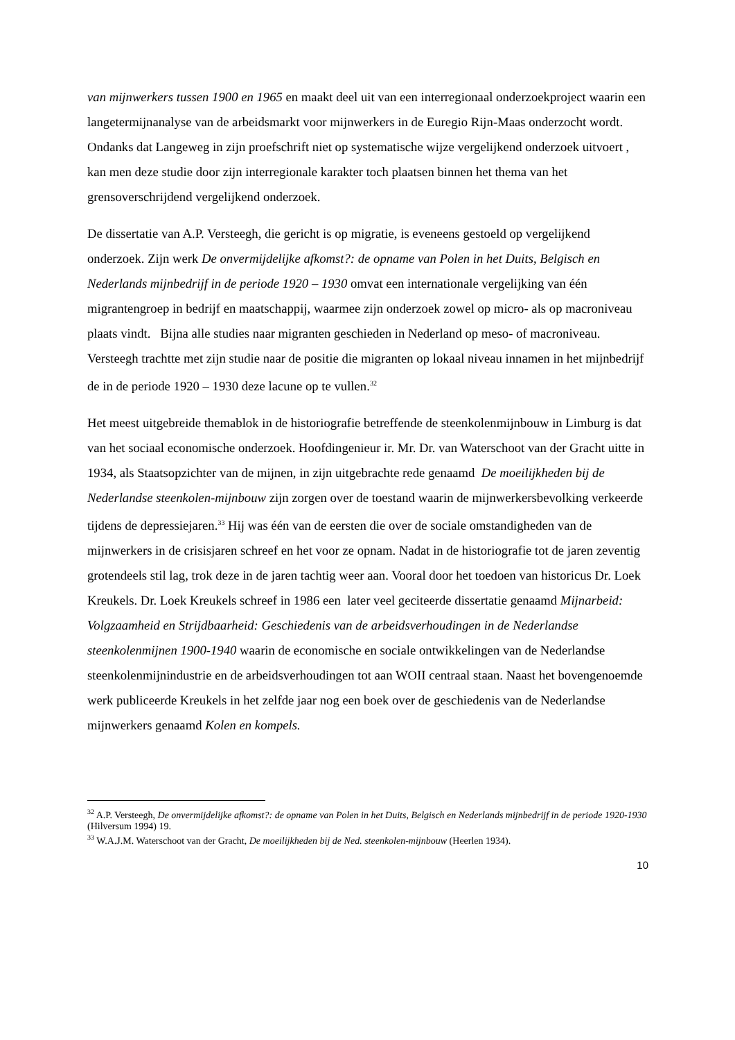van mijnwerkers tussen 1900 en 1965 en maakt deel uit van een interregionaal onderzoekproject waarin een langetermijnanalyse van de arbeidsmarkt voor mijnwerkers in de Euregio Rijn-Maas onderzocht wordt. Ondanks dat Langeweg in zijn proefschrift niet op systematische wijze vergelijkend onderzoek uitvoert , kan men deze studie door zijn interregionale karakter toch plaatsen binnen het thema van het grensoverschrijdend vergelijkend onderzoek.
De dissertatie van A.P. Versteegh, die gericht is op migratie, is eveneens gestoeld op vergelijkend onderzoek. Zijn werk De onvermijdelijke afkomst?: de opname van Polen in het Duits, Belgisch en Nederlands mijnbedrijf in de periode 1920 – 1930 omvat een internationale vergelijking van één migrantengroep in bedrijf en maatschappij, waarmee zijn onderzoek zowel op micro- als op macroniveau plaats vindt. Bijna alle studies naar migranten geschieden in Nederland op meso- of macroniveau. Versteegh trachtte met zijn studie naar de positie die migranten op lokaal niveau innamen in het mijnbedrijf de in de periode 1920 – 1930 deze lacune op te vullen.<sup>32</sup>
Het meest uitgebreide themablok in de historiografie betreffende de steenkolenmijnbouw in Limburg is dat van het sociaal economische onderzoek. Hoofdingenieur ir. Mr. Dr. van Waterschoot van der Gracht uitte in 1934, als Staatsopzichter van de mijnen, in zijn uitgebrachte rede genaamd De moeilijkheden bij de Nederlandse steenkolen-mijnbouw zijn zorgen over de toestand waarin de mijnwerkersbevolking verkeerde tijdens de depressiejaren.<sup>33</sup> Hij was één van de eersten die over de sociale omstandigheden van de mijnwerkers in de crisisjaren schreef en het voor ze opnam. Nadat in de historiografie tot de jaren zeventig grotendeels stil lag, trok deze in de jaren tachtig weer aan. Vooral door het toedoen van historicus Dr. Loek Kreukels. Dr. Loek Kreukels schreef in 1986 een later veel geciteerde dissertatie genaamd Mijnarbeid: Volgzaamheid en Strijdbaarheid: Geschiedenis van de arbeidsverhoudingen in de Nederlandse steenkolenmijnen 1900-1940 waarin de economische en sociale ontwikkelingen van de Nederlandse steenkolenmijnindustrie en de arbeidsverhoudingen tot aan WOII centraal staan. Naast het bovengenoemde werk publiceerde Kreukels in het zelfde jaar nog een boek over de geschiedenis van de Nederlandse mijnwerkers genaamd Kolen en kompels.
<sup>32</sup> A.P. Versteegh, De onvermijdelijke afkomst?: de opname van Polen in het Duits, Belgisch en Nederlands mijnbedrijf in de periode 1920-1930 (Hilversum 1994) 19.
<sup>33</sup> W.A.J.M. Waterschoot van der Gracht, De moeilijkheden bij de Ned. steenkolen-mijnbouw (Heerlen 1934).
10